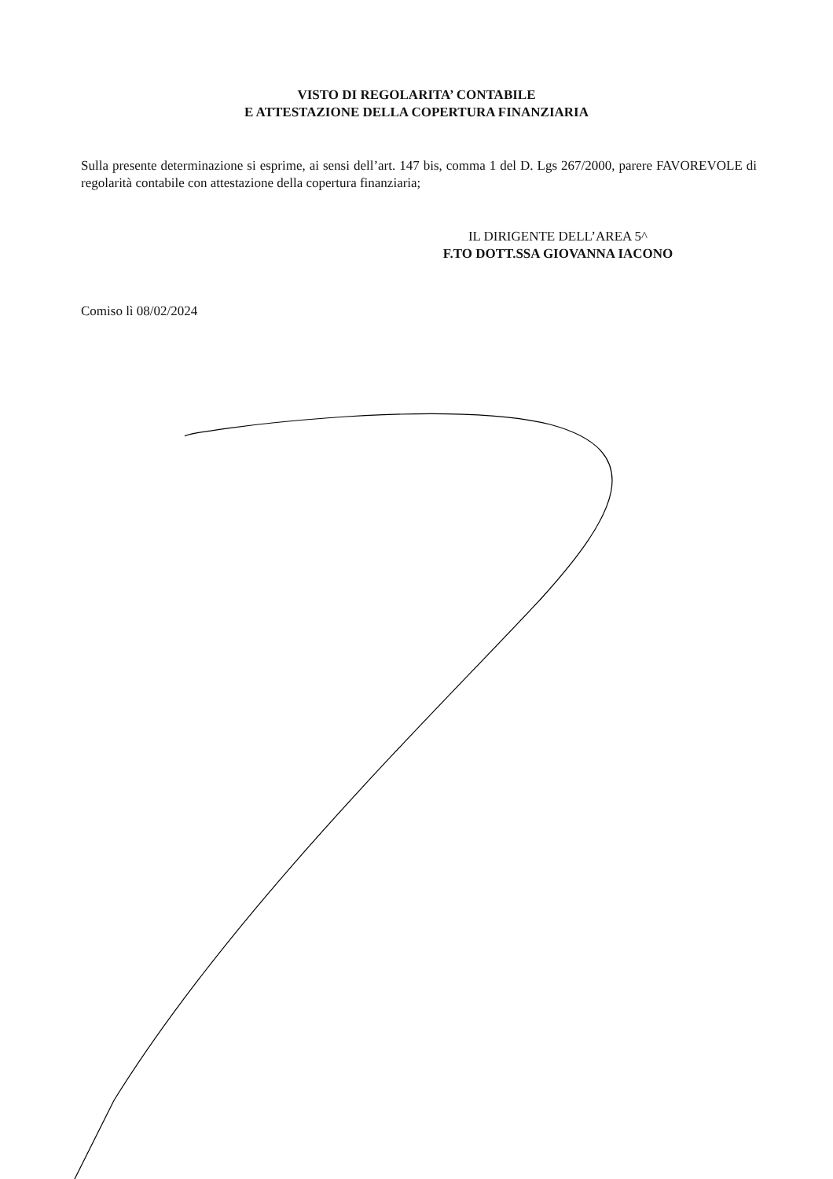VISTO DI REGOLARITA’ CONTABILE
E ATTESTAZIONE DELLA COPERTURA FINANZIARIA
Sulla presente determinazione si esprime, ai sensi dell’art. 147 bis, comma 1 del D. Lgs 267/2000, parere FAVOREVOLE di regolarità contabile con attestazione della copertura finanziaria;
IL DIRIGENTE DELL’AREA 5^
F.TO DOTT.SSA GIOVANNA IACONO
Comiso lì 08/02/2024